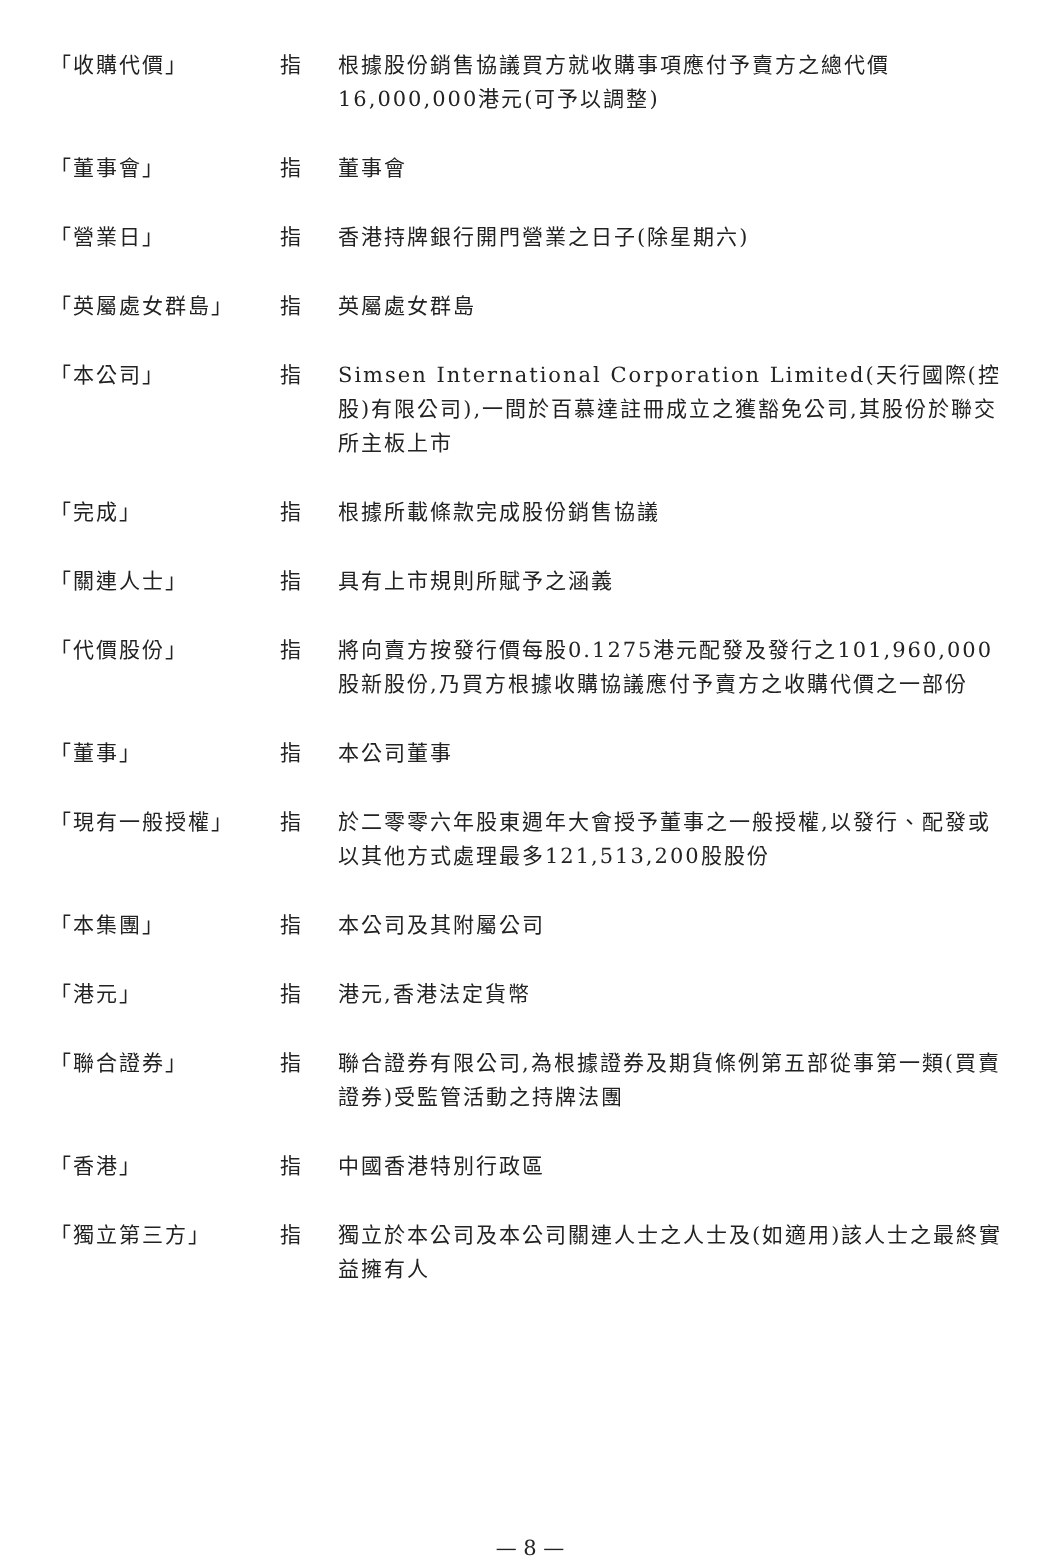「收購代價」 指 根據股份銷售協議買方就收購事項應付予賣方之總代價16,000,000港元(可予以調整)
「董事會」 指 董事會
「營業日」 指 香港持牌銀行開門營業之日子(除星期六)
「英屬處女群島」 指 英屬處女群島
「本公司」 指 Simsen International Corporation Limited(天行國際(控股)有限公司),一間於百慕達註冊成立之獲豁免公司,其股份於聯交所主板上市
「完成」 指 根據所載條款完成股份銷售協議
「關連人士」 指 具有上市規則所賦予之涵義
「代價股份」 指 將向賣方按發行價每股0.1275港元配發及發行之101,960,000股新股份,乃買方根據收購協議應付予賣方之收購代價之一部份
「董事」 指 本公司董事
「現有一般授權」 指 於二零零六年股東週年大會授予董事之一般授權,以發行、配發或以其他方式處理最多121,513,200股股份
「本集團」 指 本公司及其附屬公司
「港元」 指 港元,香港法定貨幣
「聯合證券」 指 聯合證券有限公司,為根據證券及期貨條例第五部從事第一類(買賣證券)受監管活動之持牌法團
「香港」 指 中國香港特別行政區
「獨立第三方」 指 獨立於本公司及本公司關連人士之人士及(如適用)該人士之最終實益擁有人
— 8 —